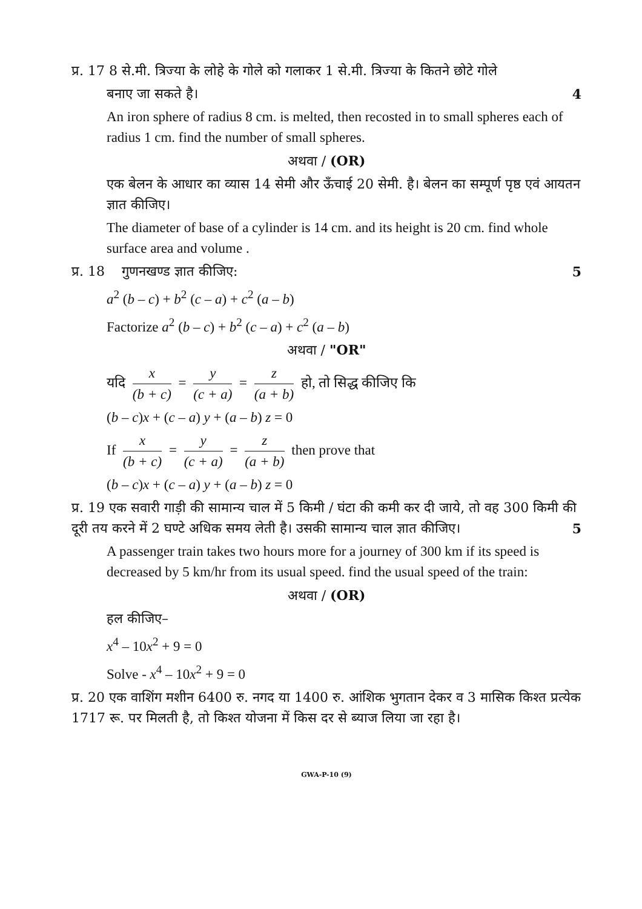प्र. 17 8 से.मी. त्रिज्या के लोहे के गोले को गलाकर 1 से.मी. त्रिज्या के कितने छोटे गोले
बनाए जा सकते है। 4
An iron sphere of radius 8 cm. is melted, then recosted in to small spheres each of radius 1 cm. find the number of small spheres.
अथवा / (OR)
एक बेलन के आधार का व्यास 14 सेमी और ऊँचाई 20 सेमी. है। बेलन का सम्पूर्ण पृष्ठ एवं आयतन ज्ञात कीजिए।
The diameter of base of a cylinder is 14 cm. and its height is 20 cm. find whole surface area and volume .
प्र. 18 गुणनखण्ड ज्ञात कीजिए: 5
a<sup>2</sup> (b – c) + b<sup>2</sup> (c – a) + c<sup>2</sup> (a – b)
Factorize a<sup>2</sup> (b – c) + b<sup>2</sup> (c – a) + c<sup>2</sup> (a – b)
अथवा / "OR"
यदि x (b + c) = y (c + a) = z (a + b) हो, तो सिद्ध कीजिए कि
(b – c)x + (c – a) y + (a – b) z = 0
If x (b + c) = y (c + a) = z (a + b) then prove that
(b – c)x + (c – a) y + (a – b) z = 0
प्र. 19 एक सवारी गाड़ी की सामान्य चाल में 5 किमी / घंटा की कमी कर दी जाये, तो वह 300 किमी की दूरी तय करने में 2 घण्टे अधिक समय लेती है। उसकी सामान्य चाल ज्ञात कीजिए। 5
A passenger train takes two hours more for a journey of 300 km if its speed is decreased by 5 km/hr from its usual speed. find the usual speed of the train:
अथवा / (OR)
हल कीजिए–
x<sup>4</sup> – 10x<sup>2</sup> + 9 = 0
Solve - x<sup>4</sup> – 10x<sup>2</sup> + 9 = 0
प्र. 20 एक वाशिंग मशीन 6400 रु. नगद या 1400 रु. आंशिक भुगतान देकर व 3 मासिक किश्त प्रत्येक 1717 रू. पर मिलती है, तो किश्त योजना में किस दर से ब्याज लिया जा रहा है।
GWA-P-10 (9)